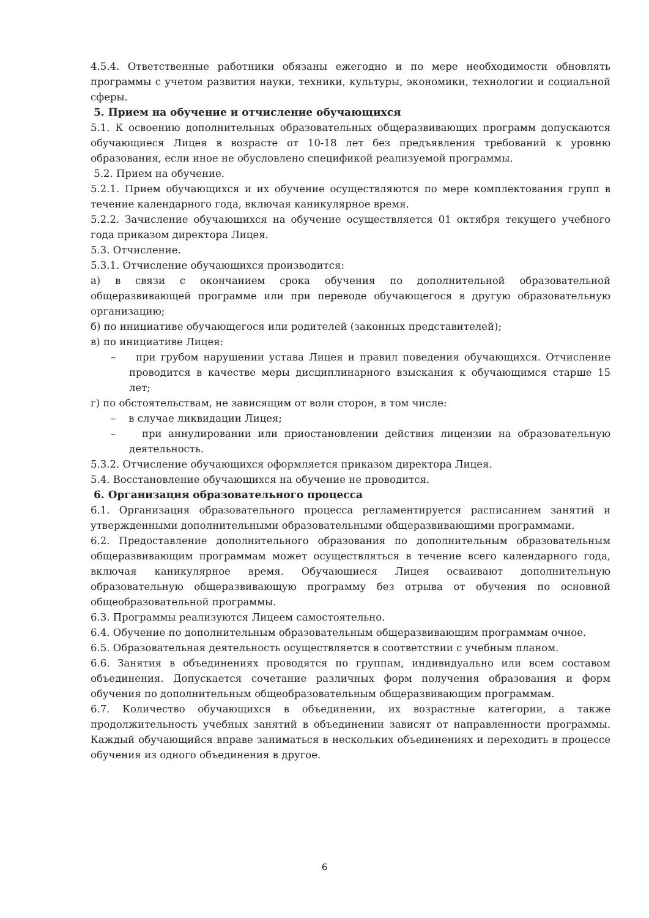4.5.4. Ответственные работники обязаны ежегодно и по мере необходимости обновлять программы с учетом развития науки, техники, культуры, экономики, технологии и социальной сферы.
5. Прием на обучение и отчисление обучающихся
5.1. К освоению дополнительных образовательных общеразвивающих программ допускаются обучающиеся Лицея в возрасте от 10-18 лет без предъявления требований к уровню образования, если иное не обусловлено спецификой реализуемой программы.
5.2. Прием на обучение.
5.2.1. Прием обучающихся и их обучение осуществляются по мере комплектования групп в течение календарного года, включая каникулярное время.
5.2.2. Зачисление обучающихся на обучение осуществляется 01 октября текущего учебного года приказом директора Лицея.
5.3. Отчисление.
5.3.1. Отчисление обучающихся производится:
а) в связи с окончанием срока обучения по дополнительной образовательной общеразвивающей программе или при переводе обучающегося в другую образовательную организацию;
б) по инициативе обучающегося или родителей (законных представителей);
в) по инициативе Лицея:
– при грубом нарушении устава Лицея и правил поведения обучающихся. Отчисление проводится в качестве меры дисциплинарного взыскания к обучающимся старше 15 лет;
г) по обстоятельствам, не зависящим от воли сторон, в том числе:
– в случае ликвидации Лицея;
– при аннулировании или приостановлении действия лицензии на образовательную деятельность.
5.3.2. Отчисление обучающихся оформляется приказом директора Лицея.
5.4. Восстановление обучающихся на обучение не проводится.
6. Организация образовательного процесса
6.1. Организация образовательного процесса регламентируется расписанием занятий и утвержденными дополнительными образовательными общеразвивающими программами.
6.2. Предоставление дополнительного образования по дополнительным образовательным общеразвивающим программам может осуществляться в течение всего календарного года, включая каникулярное время. Обучающиеся Лицея осваивают дополнительную образовательную общеразвивающую программу без отрыва от обучения по основной общеобразовательной программы.
6.3. Программы реализуются Лицеем самостоятельно.
6.4. Обучение по дополнительным образовательным общеразвивающим программам очное.
6.5. Образовательная деятельность осуществляется в соответствии с учебным планом.
6.6. Занятия в объединениях проводятся по группам, индивидуально или всем составом объединения. Допускается сочетание различных форм получения образования и форм обучения по дополнительным общеобразовательным общеразвивающим программам.
6.7. Количество обучающихся в объединении, их возрастные категории, а также продолжительность учебных занятий в объединении зависят от направленности программы. Каждый обучающийся вправе заниматься в нескольких объединениях и переходить в процессе обучения из одного объединения в другое.
6